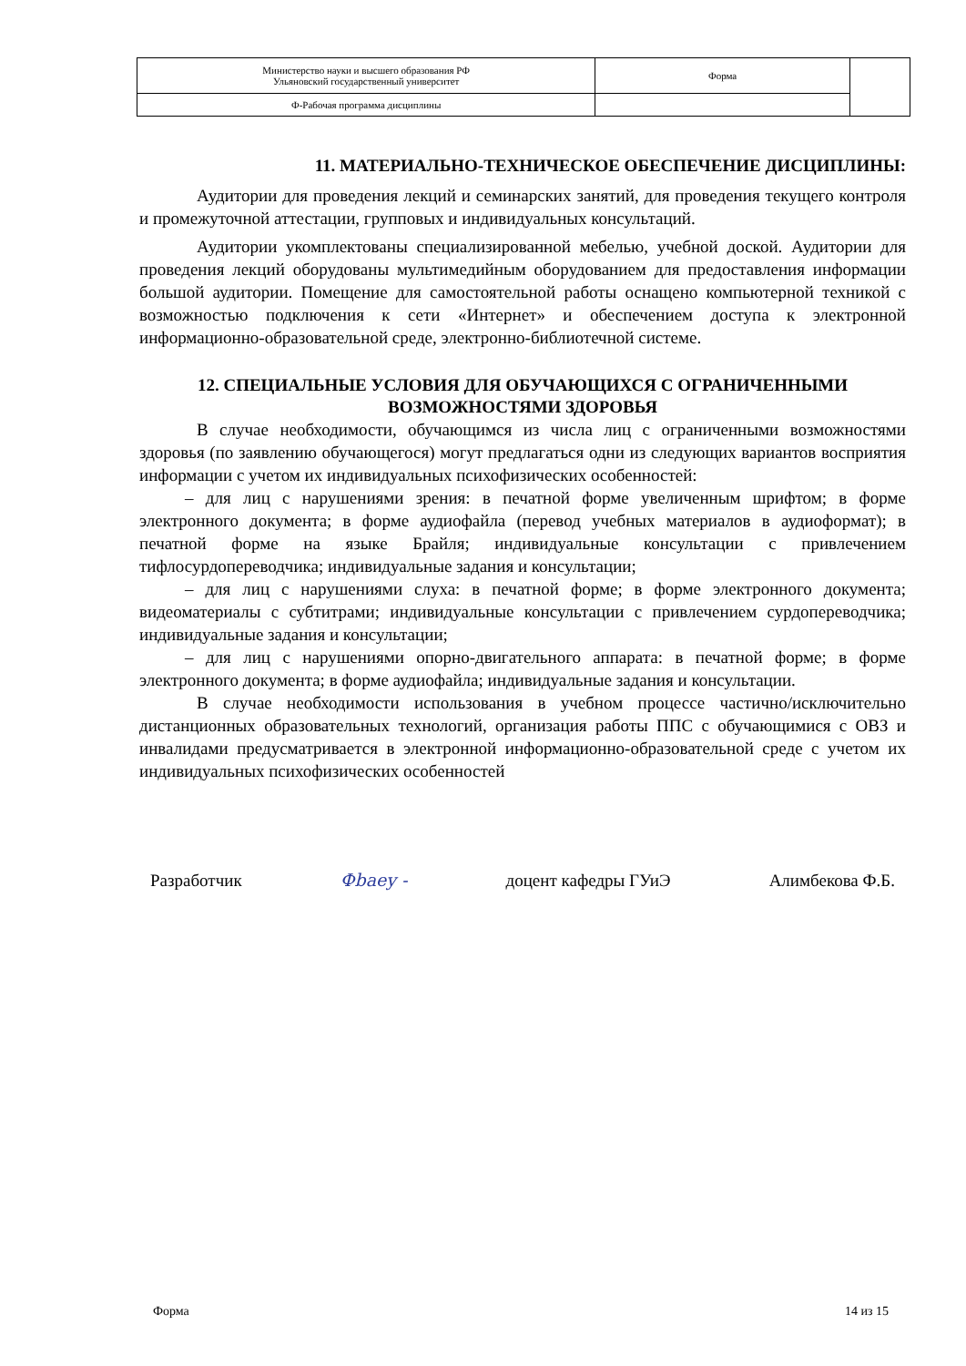| Министерство науки и высшего образования РФ Ульяновский государственный университет | Форма | |
| Ф-Рабочая программа дисциплины | | |
11. МАТЕРИАЛЬНО-ТЕХНИЧЕСКОЕ ОБЕСПЕЧЕНИЕ ДИСЦИПЛИНЫ:
Аудитории для проведения лекций и семинарских занятий, для проведения текущего контроля и промежуточной аттестации, групповых и индивидуальных консультаций.
Аудитории укомплектованы специализированной мебелью, учебной доской. Аудитории для проведения лекций оборудованы мультимедийным оборудованием для предоставления информации большой аудитории. Помещение для самостоятельной работы оснащено компьютерной техникой с возможностью подключения к сети «Интернет» и обеспечением доступа к электронной информационно-образовательной среде, электронно-библиотечной системе.
12. СПЕЦИАЛЬНЫЕ УСЛОВИЯ ДЛЯ ОБУЧАЮЩИХСЯ С ОГРАНИЧЕННЫМИ ВОЗМОЖНОСТЯМИ ЗДОРОВЬЯ
В случае необходимости, обучающимся из числа лиц с ограниченными возможностями здоровья (по заявлению обучающегося) могут предлагаться одни из следующих вариантов восприятия информации с учетом их индивидуальных психофизических особенностей:
– для лиц с нарушениями зрения: в печатной форме увеличенным шрифтом; в форме электронного документа; в форме аудиофайла (перевод учебных материалов в аудиоформат); в печатной форме на языке Брайля; индивидуальные консультации с привлечением тифлосурдопереводчика; индивидуальные задания и консультации;
– для лиц с нарушениями слуха: в печатной форме; в форме электронного документа; видеоматериалы с субтитрами; индивидуальные консультации с привлечением сурдопереводчика; индивидуальные задания и консультации;
– для лиц с нарушениями опорно-двигательного аппарата: в печатной форме; в форме электронного документа; в форме аудиофайла; индивидуальные задания и консультации.
В случае необходимости использования в учебном процессе частично/исключительно дистанционных образовательных технологий, организация работы ППС с обучающимися с ОВЗ и инвалидами предусматривается в электронной информационно-образовательной среде с учетом их индивидуальных психофизических особенностей
Разработчик Фbaey - доцент кафедры ГУиЭ Алимбекова Ф.Б.
Форма 14 из 15